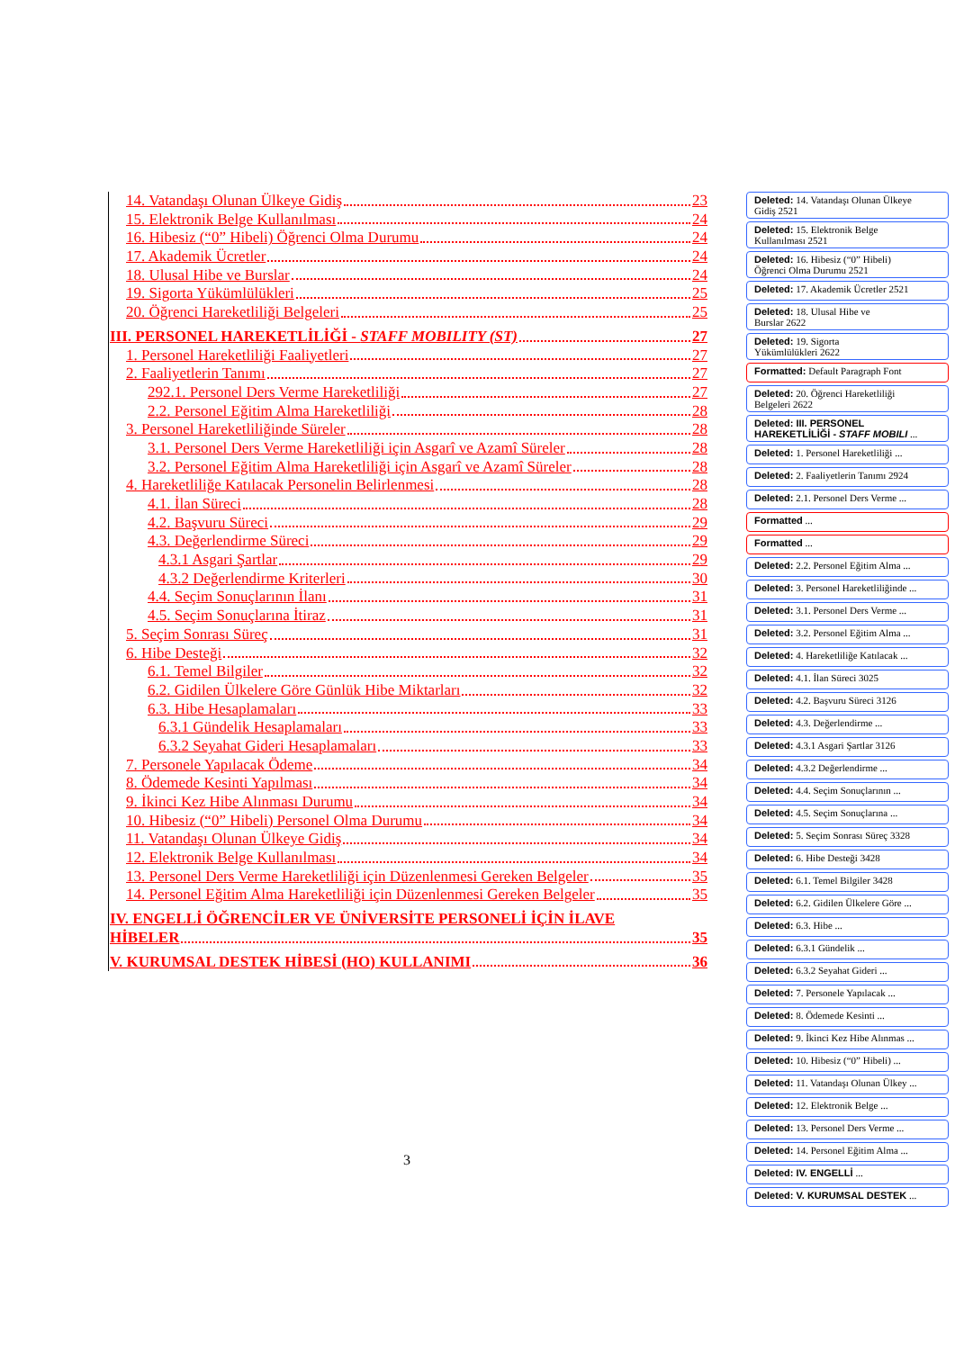14. Vatandaşı Olunan Ülkeye Gidiş 23
15. Elektronik Belge Kullanılması 24
16. Hibesiz (“0” Hibeli) Öğrenci Olma Durumu 24
17. Akademik Ücretler 24
18. Ulusal Hibe ve Burslar 24
19. Sigorta Yükümlülükleri 25
20. Öğrenci Hareketliliği Belgeleri 25
III. PERSONEL HAREKETLİLİĞİ - STAFF MOBILITY (ST) 27
1. Personel Hareketliliği Faaliyetleri 27
2. Faaliyetlerin Tanımı 27
292.1. Personel Ders Verme Hareketliliği 27
2.2. Personel Eğitim Alma Hareketliliği 28
3. Personel Hareketliliğinde Süreler 28
3.1. Personel Ders Verme Hareketliliği için Asgarî ve Azamî Süreler 28
3.2. Personel Eğitim Alma Hareketliliği için Asgarî ve Azamî Süreler 28
4. Hareketliliğe Katılacak Personelin Belirlenmesi 28
4.1. İlan Süreci 28
4.2. Başvuru Süreci 29
4.3. Değerlendirme Süreci 29
4.3.1 Asgari Şartlar 29
4.3.2 Değerlendirme Kriterleri 30
4.4. Seçim Sonuçlarının İlanı 31
4.5. Seçim Sonuçlarına İtiraz 31
5. Seçim Sonrası Süreç 31
6. Hibe Desteği 32
6.1. Temel Bilgiler 32
6.2. Gidilen Ülkelere Göre Günlük Hibe Miktarları 32
6.3. Hibe Hesaplamaları 33
6.3.1 Gündelik Hesaplamaları 33
6.3.2 Seyahat Gideri Hesaplamaları 33
7. Personele Yapılacak Ödeme 34
8. Ödemede Kesinti Yapılması 34
9. İkinci Kez Hibe Alınması Durumu 34
10. Hibesiz (“0” Hibeli) Personel Olma Durumu 34
11. Vatandaşı Olunan Ülkeye Gidiş 34
12. Elektronik Belge Kullanılması 34
13. Personel Ders Verme Hareketliliği için Düzenlenmesi Gereken Belgeler 35
14. Personel Eğitim Alma Hareketliliği için Düzenlenmesi Gereken Belgeler 35
IV. ENGELLİ ÖĞRENCİLER VE ÜNİVERSİTE PERSONELİ İÇİN İLAVE
HİBELER 35
V. KURUMSAL DESTEK HİBESİ (HO) KULLANIMI 36
Deleted: 14. Vatandaşı Olunan Ülkeye
Gidiş 2521
Deleted: 15. Elektronik Belge
Kullanılması 2521
Deleted: 16. Hibesiz (“0” Hibeli)
Öğrenci Olma Durumu 2521
Deleted: 17. Akademik Ücretler 2521
Deleted: 18. Ulusal Hibe ve
Burslar 2622
Deleted: 19. Sigorta
Yükümlülükleri 2622
Formatted: Default Paragraph Font
Deleted: 20. Öğrenci Hareketliliği
Belgeleri 2622
Deleted: III. PERSONEL
HAREKETLİLİĞİ - STAFF MOBILI ...
Deleted: 1. Personel Hareketliliği ...
Deleted: 2. Faaliyetlerin Tanımı 2924
Deleted: 2.1. Personel Ders Verme ...
Formatted ...
Formatted ...
Deleted: 2.2. Personel Eğitim Alma ...
Deleted: 3. Personel Hareketliliğinde ...
Deleted: 3.1. Personel Ders Verme ...
Deleted: 3.2. Personel Eğitim Alma ...
Deleted: 4. Hareketliliğe Katılacak ...
Deleted: 4.1. İlan Süreci 3025
Deleted: 4.2. Başvuru Süreci 3126
Deleted: 4.3. Değerlendirme ...
Deleted: 4.3.1 Asgari Şartlar 3126
Deleted: 4.3.2 Değerlendirme ...
Deleted: 4.4. Seçim Sonuçlarının ...
Deleted: 4.5. Seçim Sonuçlarına ...
Deleted: 5. Seçim Sonrası Süreç 3328
Deleted: 6. Hibe Desteği 3428
Deleted: 6.1. Temel Bilgiler 3428
Deleted: 6.2. Gidilen Ülkelere Göre ...
Deleted: 6.3. Hibe ...
Deleted: 6.3.1 Gündelik ...
Deleted: 6.3.2 Seyahat Gideri ...
Deleted: 7. Personele Yapılacak ...
Deleted: 8. Ödemede Kesinti ...
Deleted: 9. İkinci Kez Hibe Alınmas ...
Deleted: 10. Hibesiz (“0” Hibeli) ...
Deleted: 11. Vatandaşı Olunan Ülkey ...
Deleted: 12. Elektronik Belge ...
Deleted: 13. Personel Ders Verme ...
Deleted: 14. Personel Eğitim Alma ...
Deleted: IV. ENGELLİ ...
Deleted: V. KURUMSAL DESTEK ...
3